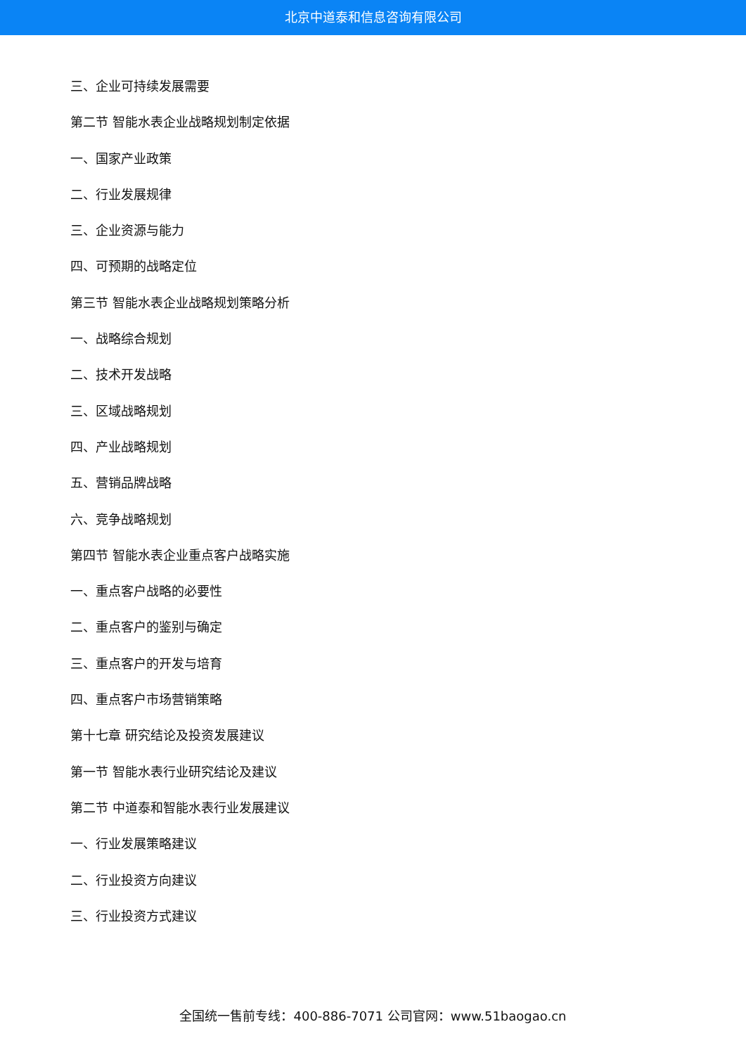北京中道泰和信息咨询有限公司
三、企业可持续发展需要
第二节 智能水表企业战略规划制定依据
一、国家产业政策
二、行业发展规律
三、企业资源与能力
四、可预期的战略定位
第三节 智能水表企业战略规划策略分析
一、战略综合规划
二、技术开发战略
三、区域战略规划
四、产业战略规划
五、营销品牌战略
六、竞争战略规划
第四节 智能水表企业重点客户战略实施
一、重点客户战略的必要性
二、重点客户的鉴别与确定
三、重点客户的开发与培育
四、重点客户市场营销策略
第十七章 研究结论及投资发展建议
第一节 智能水表行业研究结论及建议
第二节 中道泰和智能水表行业发展建议
一、行业发展策略建议
二、行业投资方向建议
三、行业投资方式建议
全国统一售前专线：400-886-7071 公司官网：www.51baogao.cn